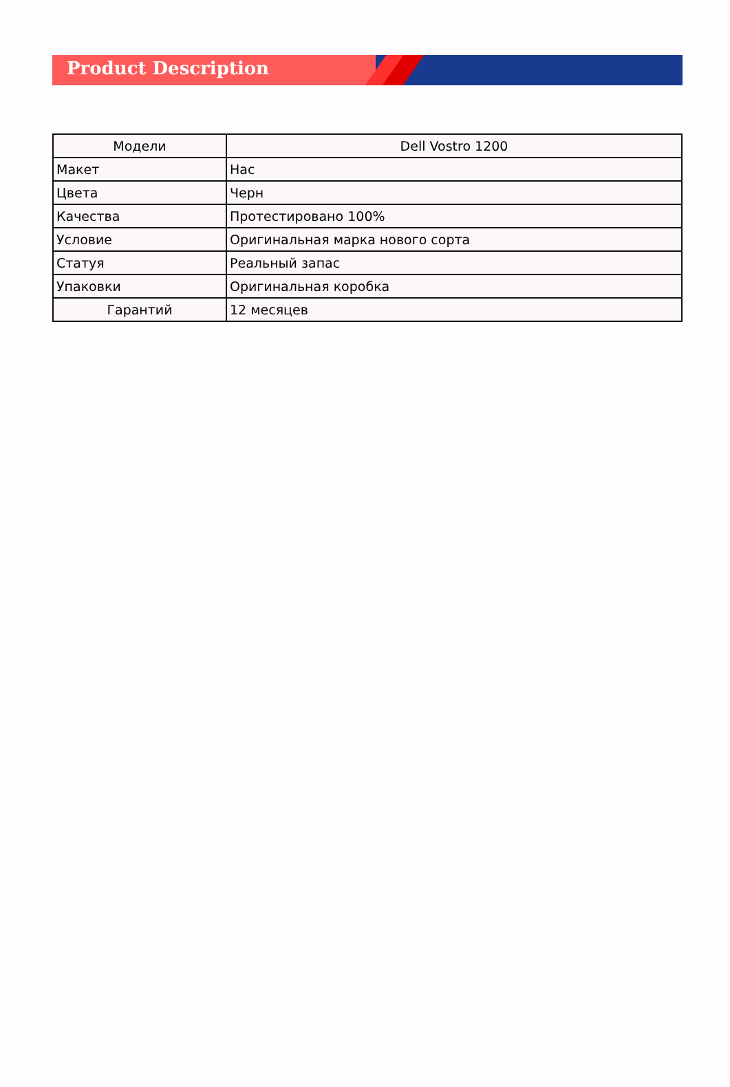Product Description
| Модели | Dell Vostro 1200 |
| Макет | Нас |
| Цвета | Черн |
| Качества | Протестировано 100% |
| Условие | Оригинальная марка нового сорта |
| Статуя | Реальный запас |
| Упаковки | Оригинальная коробка |
| Гарантий | 12 месяцев |